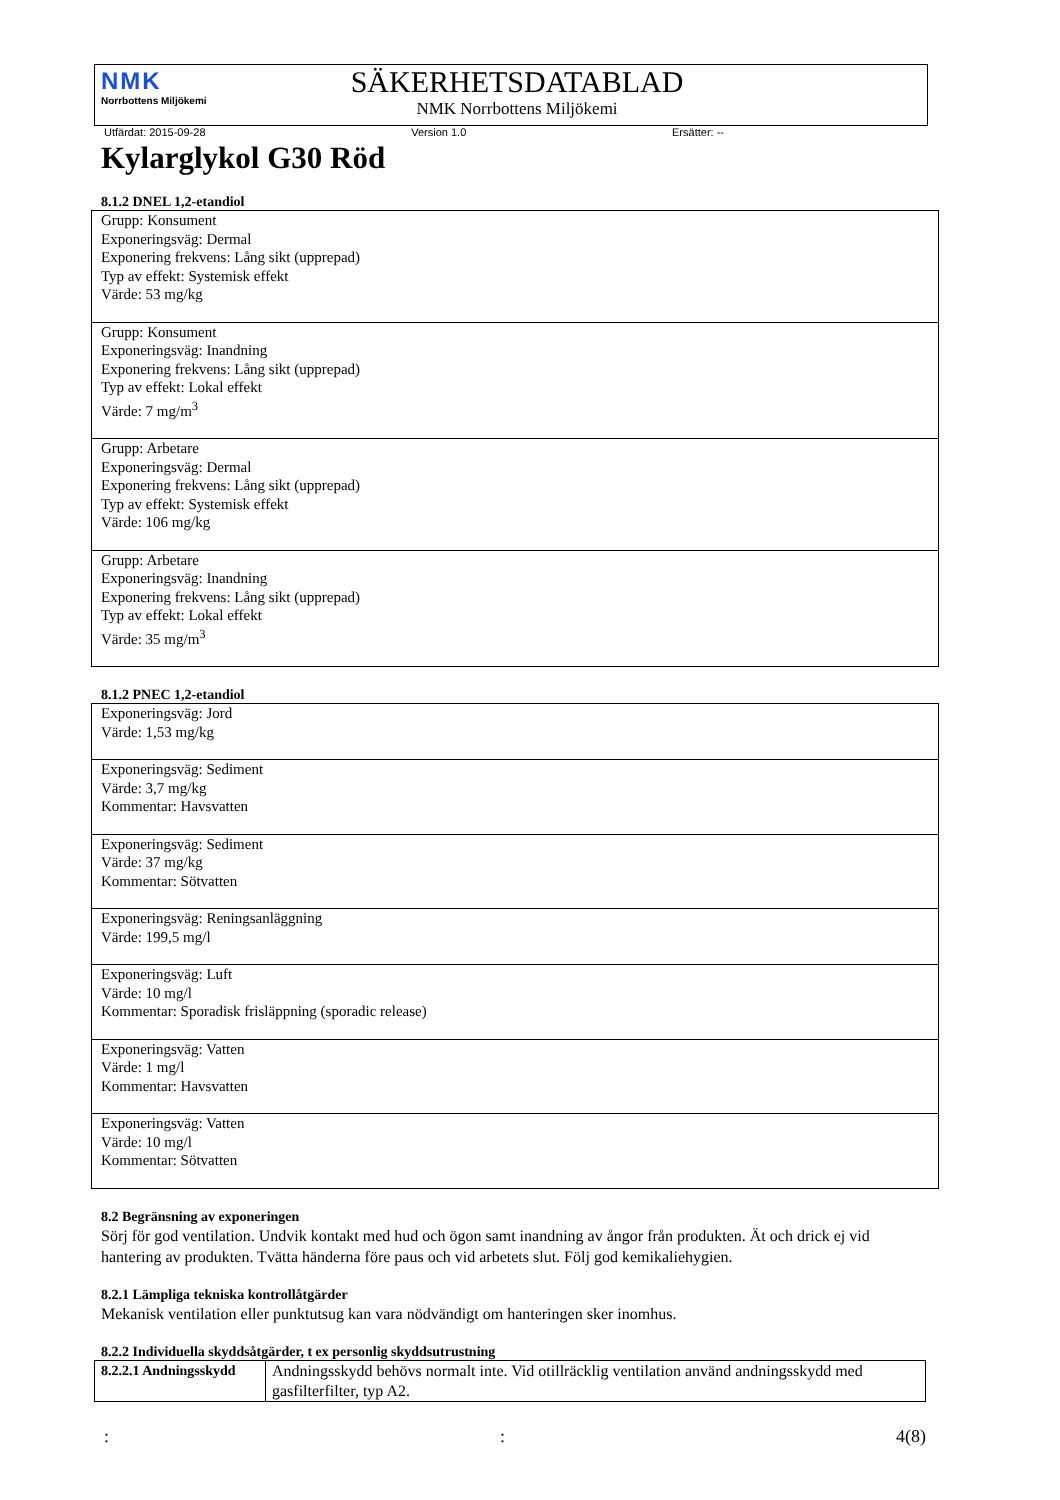NMK
Norrbottens Miljökemi
SÄKERHETSDATABLAD
NMK Norrbottens Miljökemi
Utfärdat: 2015-09-28 Version 1.0 Ersätter: --
Kylarglykol G30 Röd
8.1.2 DNEL 1,2-etandiol
| Grupp: Konsument Exponeringsväg: Dermal Exponering frekvens: Lång sikt (upprepad) Typ av effekt: Systemisk effekt Värde: 53 mg/kg |
| Grupp: Konsument Exponeringsväg: Inandning Exponering frekvens: Lång sikt (upprepad) Typ av effekt: Lokal effekt Värde: 7 mg/m<sup>3</sup> |
| Grupp: Arbetare Exponeringsväg: Dermal Exponering frekvens: Lång sikt (upprepad) Typ av effekt: Systemisk effekt Värde: 106 mg/kg |
| Grupp: Arbetare Exponeringsväg: Inandning Exponering frekvens: Lång sikt (upprepad) Typ av effekt: Lokal effekt Värde: 35 mg/m<sup>3</sup> |
8.1.2 PNEC 1,2-etandiol
| Exponeringsväg: Jord Värde: 1,53 mg/kg |
| Exponeringsväg: Sediment Värde: 3,7 mg/kg Kommentar: Havsvatten |
| Exponeringsväg: Sediment Värde: 37 mg/kg Kommentar: Sötvatten |
| Exponeringsväg: Reningsanläggning Värde: 199,5 mg/l |
| Exponeringsväg: Luft Värde: 10 mg/l Kommentar: Sporadisk frisläppning (sporadic release) |
| Exponeringsväg: Vatten Värde: 1 mg/l Kommentar: Havsvatten |
| Exponeringsväg: Vatten Värde: 10 mg/l Kommentar: Sötvatten |
8.2 Begränsning av exponeringen
Sörj för god ventilation. Undvik kontakt med hud och ögon samt inandning av ångor från produkten. Ät och drick ej vid hantering av produkten. Tvätta händerna före paus och vid arbetets slut. Följ god kemikaliehygien.
8.2.1 Lämpliga tekniska kontrollåtgärder
Mekanisk ventilation eller punktutsug kan vara nödvändigt om hanteringen sker inomhus.
8.2.2 Individuella skyddsåtgärder, t ex personlig skyddsutrustning
| 8.2.2.1 Andningsskydd | Andningsskydd behövs normalt inte. Vid otillräcklig ventilation använd andningsskydd med gasfilterfilter, typ A2. |
:: 4(8)